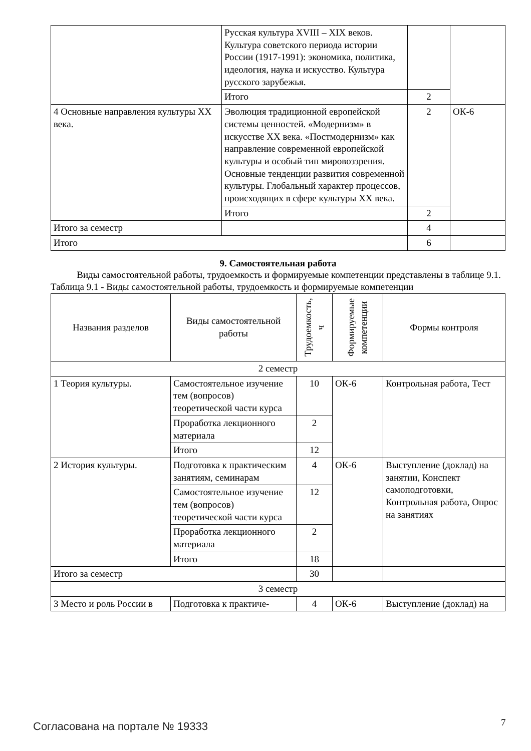| | Русская культура XVIII – XIX веков. Культура советского периода истории России (1917-1991): экономика, политика, идеология, наука и искусство. Культура русского зарубежья. | | |
| | Итого | 2 | |
| 4 Основные направления культуры XX века. | Эволюция традиционной европейской системы ценностей. «Модернизм» в искусстве XX века. «Постмодернизм» как направление современной европейской культуры и особый тип мировоззрения. Основные тенденции развития современной культуры. Глобальный характер процессов, происходящих в сфере культуры XX века. | 2 | ОК-6 |
| | Итого | 2 | |
| Итого за семестр | | 4 | |
| Итого | | 6 | |
9. Самостоятельная работа
Виды самостоятельной работы, трудоемкость и формируемые компетенции представлены в таблице 9.1.
Таблица 9.1 - Виды самостоятельной работы, трудоемкость и формируемые компетенции
| Названия разделов | Виды самостоятельной работы | Трудоемкость, ч | Формируемые компетенции | Формы контроля |
| --- | --- | --- | --- | --- |
| 2 семестр | | | | |
| 1 Теория культуры. | Самостоятельное изучение тем (вопросов) теоретической части курса | 10 | ОК-6 | Контрольная работа, Тест |
| | Проработка лекционного материала | 2 | | |
| | Итого | 12 | | |
| 2 История культуры. | Подготовка к практическим занятиям, семинарам | 4 | ОК-6 | Выступление (доклад) на занятии, Конспект самоподготовки, Контрольная работа, Опрос на занятиях |
| | Самостоятельное изучение тем (вопросов) теоретической части курса | 12 | | |
| | Проработка лекционного материала | 2 | | |
| | Итого | 18 | | |
| Итого за семестр | | 30 | | |
| 3 семестр | | | | |
| 3 Место и роль России в | Подготовка к практиче- | 4 | ОК-6 | Выступление (доклад) на |
Согласована на портале № 19333 7